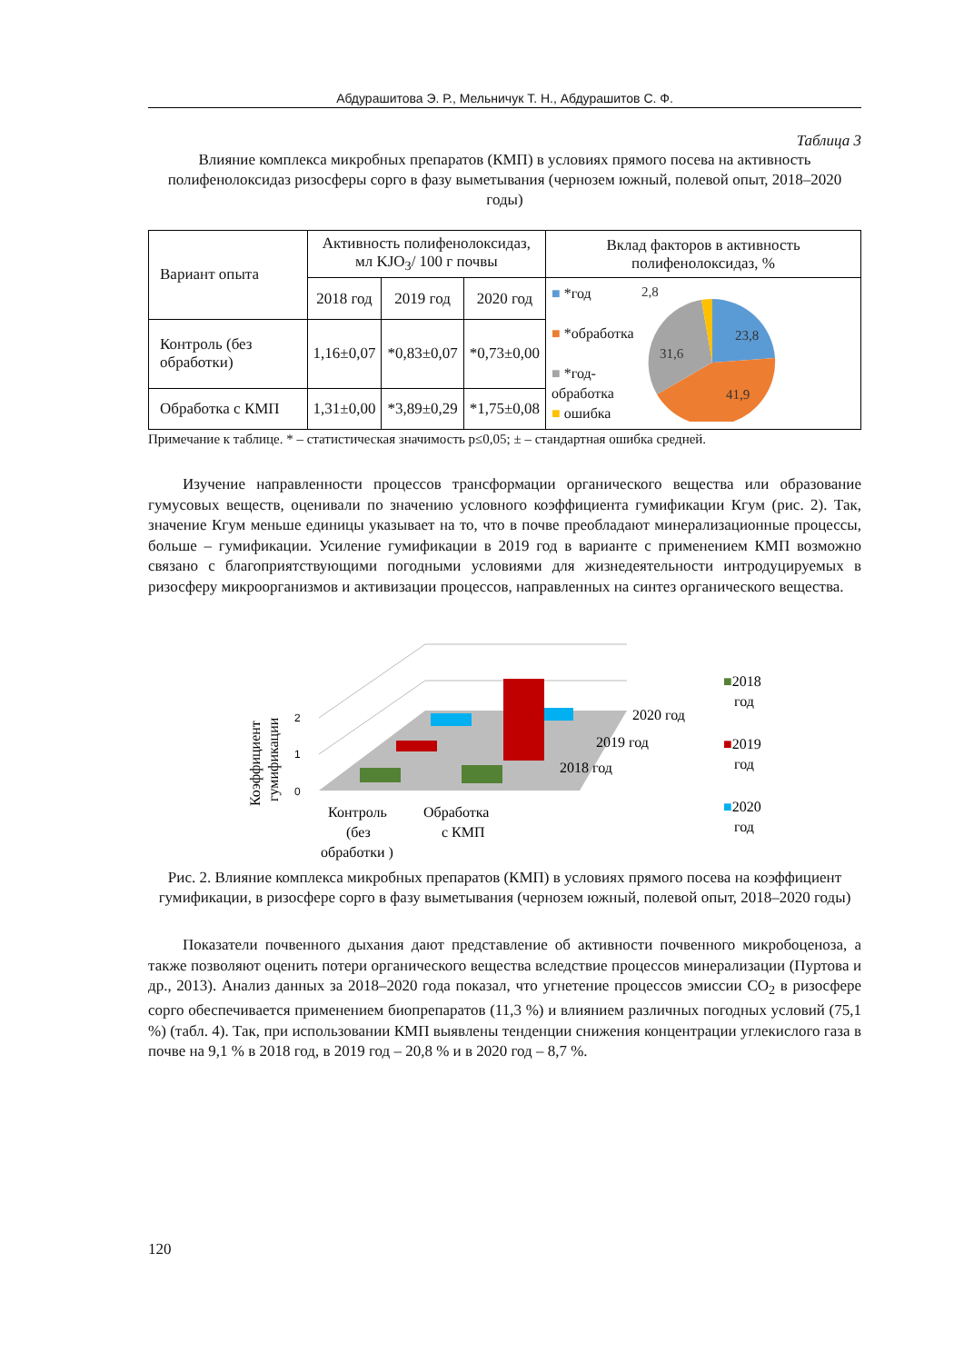Абдурашитова Э. Р., Мельничук Т. Н., Абдурашитов С. Ф.
Таблица 3
Влияние комплекса микробных препаратов (КМП) в условиях прямого посева на активность полифенолоксидаз ризосферы сорго в фазу выметывания (чернозем южный, полевой опыт, 2018–2020 годы)
| Вариант опыта | Активность полифенолоксидаз, мл KJO<sub>3</sub>/ 100 г почвы | | | Вклад факторов в активность полифенолоксидаз, % |
| --- | --- | --- | --- | --- |
| | 2018 год | 2019 год | 2020 год | ■ *год ■ *обработка ■ *год- обработка ■ ошибка 23,8 41,9 31,6 2,8 |
| Контроль (без обработки) | 1,16±0,07 | *0,83±0,07 | *0,73±0,00 | |
| Обработка с КМП | 1,31±0,00 | *3,89±0,29 | *1,75±0,08 | |
Примечание к таблице. * – статистическая значимость p≤0,05; ± – стандартная ошибка средней.
Изучение направленности процессов трансформации органического вещества или образование гумусовых веществ, оценивали по значению условного коэффициента гумификации Кгум (рис. 2). Так, значение Кгум меньше единицы указывает на то, что в почве преобладают минерализационные процессы, больше – гумификации. Усиление гумификации в 2019 год в варианте с применением КМП возможно связано с благоприятствующими погодными условиями для жизнедеятельности интродуцируемых в ризосферу микроорганизмов и активизации процессов, направленных на синтез органического вещества.
Коэффициент
гумификации
2
1
0
2020 год
2019 год
2018 год
Контроль
(без
обработки )
Обработка
с КМП
■2018
год
■2019
год
■2020
год
Рис. 2. Влияние комплекса микробных препаратов (КМП) в условиях прямого посева на коэффициент гумификации, в ризосфере сорго в фазу выметывания (чернозем южный, полевой опыт, 2018–2020 годы)
Показатели почвенного дыхания дают представление об активности почвенного микробоценоза, а также позволяют оценить потери органического вещества вследствие процессов минерализации (Пуртова и др., 2013). Анализ данных за 2018–2020 года показал, что угнетение процессов эмиссии CO<sub>2</sub> в ризосфере сорго обеспечивается применением биопрепаратов (11,3 %) и влиянием различных погодных условий (75,1 %) (табл. 4). Так, при использовании КМП выявлены тенденции снижения концентрации углекислого газа в почве на 9,1 % в 2018 год, в 2019 год – 20,8 % и в 2020 год – 8,7 %.
120